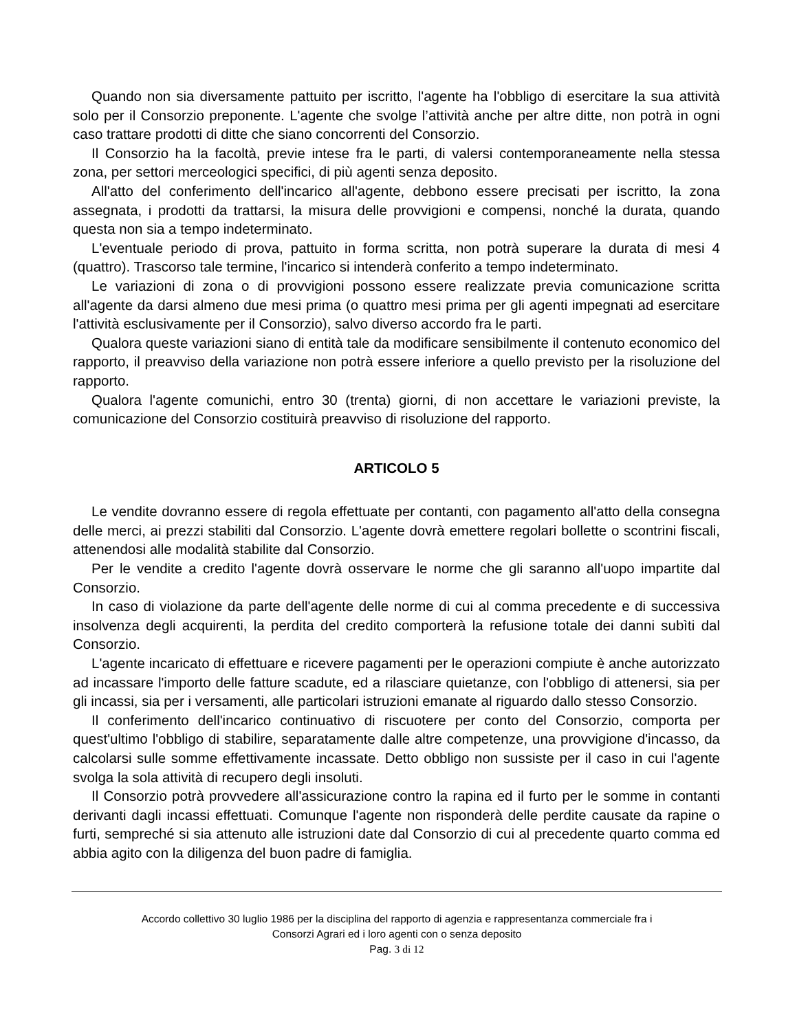Quando non sia diversamente pattuito per iscritto, l'agente ha l'obbligo di esercitare la sua attività solo per il Consorzio preponente. L'agente che svolge l’attività anche per altre ditte, non potrà in ogni caso trattare prodotti di ditte che siano concorrenti del Consorzio.
Il Consorzio ha la facoltà, previe intese fra le parti, di valersi contemporaneamente nella stessa zona, per settori merceologici specifici, di più agenti senza deposito.
All'atto del conferimento dell'incarico all'agente, debbono essere precisati per iscritto, la zona assegnata, i prodotti da trattarsi, la misura delle provvigioni e compensi, nonché la durata, quando questa non sia a tempo indeterminato.
L'eventuale periodo di prova, pattuito in forma scritta, non potrà superare la durata di mesi 4 (quattro). Trascorso tale termine, l'incarico si intenderà conferito a tempo indeterminato.
Le variazioni di zona o di provvigioni possono essere realizzate previa comunicazione scritta all'agente da darsi almeno due mesi prima (o quattro mesi prima per gli agenti impegnati ad esercitare l'attività esclusivamente per il Consorzio), salvo diverso accordo fra le parti.
Qualora queste variazioni siano di entità tale da modificare sensibilmente il contenuto economico del rapporto, il preavviso della variazione non potrà essere inferiore a quello previsto per la risoluzione del rapporto.
Qualora l'agente comunichi, entro 30 (trenta) giorni, di non accettare le variazioni previste, la comunicazione del Consorzio costituirà preavviso di risoluzione del rapporto.
ARTICOLO 5
Le vendite dovranno essere di regola effettuate per contanti, con pagamento all'atto della consegna delle merci, ai prezzi stabiliti dal Consorzio. L'agente dovrà emettere regolari bollette o scontrini fiscali, attenendosi alle modalità stabilite dal Consorzio.
Per le vendite a credito l'agente dovrà osservare le norme che gli saranno all'uopo impartite dal Consorzio.
In caso di violazione da parte dell'agente delle norme di cui al comma precedente e di successiva insolvenza degli acquirenti, la perdita del credito comporterà la refusione totale dei danni subìti dal Consorzio.
L'agente incaricato di effettuare e ricevere pagamenti per le operazioni compiute è anche autorizzato ad incassare l'importo delle fatture scadute, ed a rilasciare quietanze, con l'obbligo di attenersi, sia per gli incassi, sia per i versamenti, alle particolari istruzioni emanate al riguardo dallo stesso Consorzio.
Il conferimento dell'incarico continuativo di riscuotere per conto del Consorzio, comporta per quest'ultimo l'obbligo di stabilire, separatamente dalle altre competenze, una provvigione d'incasso, da calcolarsi sulle somme effettivamente incassate. Detto obbligo non sussiste per il caso in cui l'agente svolga la sola attività di recupero degli insoluti.
Il Consorzio potrà provvedere all'assicurazione contro la rapina ed il furto per le somme in contanti derivanti dagli incassi effettuati. Comunque l'agente non risponderà delle perdite causate da rapine o furti, sempreché si sia attenuto alle istruzioni date dal Consorzio di cui al precedente quarto comma ed abbia agito con la diligenza del buon padre di famiglia.
Accordo collettivo 30 luglio 1986 per la disciplina del rapporto di agenzia e rappresentanza commerciale fra i
Consorzi Agrari ed i loro agenti con o senza deposito
Pag. 3 di 12